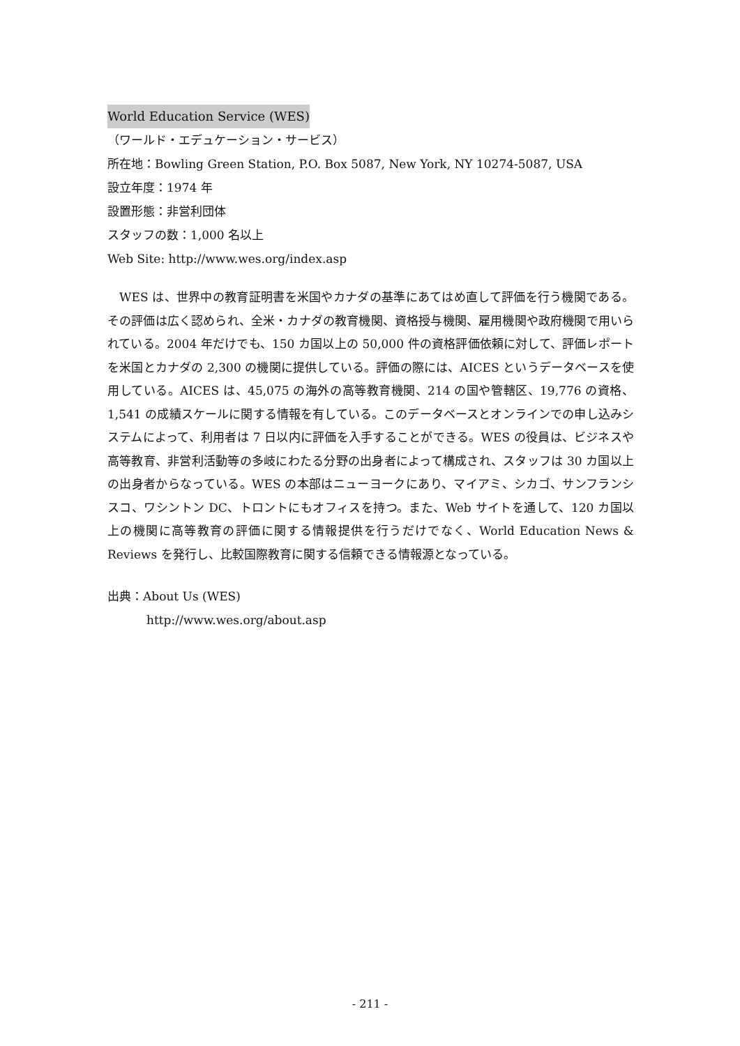World Education Service (WES)
（ワールド・エデュケーション・サービス）
所在地：Bowling Green Station, P.O. Box 5087, New York, NY 10274-5087, USA
設立年度：1974 年
設置形態：非営利団体
スタッフの数：1,000 名以上
Web Site: http://www.wes.org/index.asp
WES は、世界中の教育証明書を米国やカナダの基準にあてはめ直して評価を行う機関である。その評価は広く認められ、全米・カナダの教育機関、資格授与機関、雇用機関や政府機関で用いられている。2004 年だけでも、150 カ国以上の 50,000 件の資格評価依頼に対して、評価レポートを米国とカナダの 2,300 の機関に提供している。評価の際には、AICES というデータベースを使用している。AICES は、45,075 の海外の高等教育機関、214 の国や管轄区、19,776 の資格、1,541 の成績スケールに関する情報を有している。このデータベースとオンラインでの申し込みシステムによって、利用者は 7 日以内に評価を入手することができる。WES の役員は、ビジネスや高等教育、非営利活動等の多岐にわたる分野の出身者によって構成され、スタッフは 30 カ国以上の出身者からなっている。WES の本部はニューヨークにあり、マイアミ、シカゴ、サンフランシスコ、ワシントン DC、トロントにもオフィスを持つ。また、Web サイトを通して、120 カ国以上の機関に高等教育の評価に関する情報提供を行うだけでなく、World Education News & Reviews を発行し、比較国際教育に関する信頼できる情報源となっている。
出典：About Us (WES)
http://www.wes.org/about.asp
- 211 -